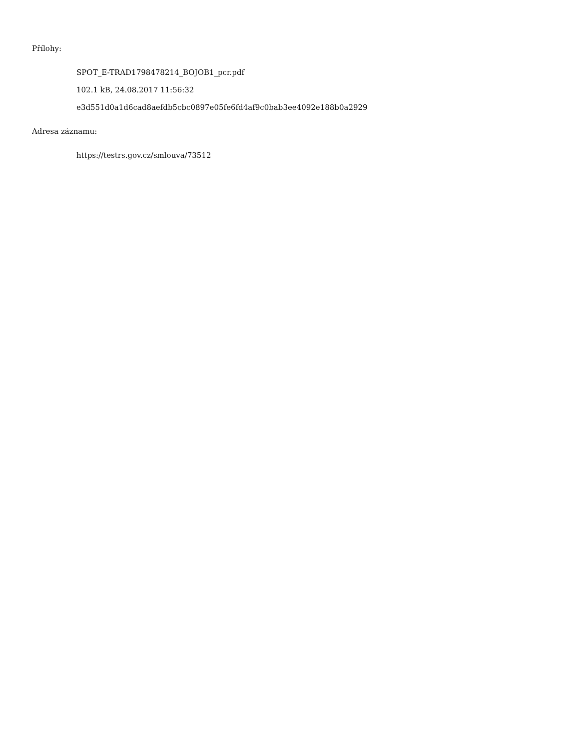Přílohy:
SPOT_E-TRAD1798478214_BOJOB1_pcr.pdf
102.1 kB, 24.08.2017 11:56:32
e3d551d0a1d6cad8aefdb5cbc0897e05fe6fd4af9c0bab3ee4092e188b0a2929
Adresa záznamu:
https://testrs.gov.cz/smlouva/73512